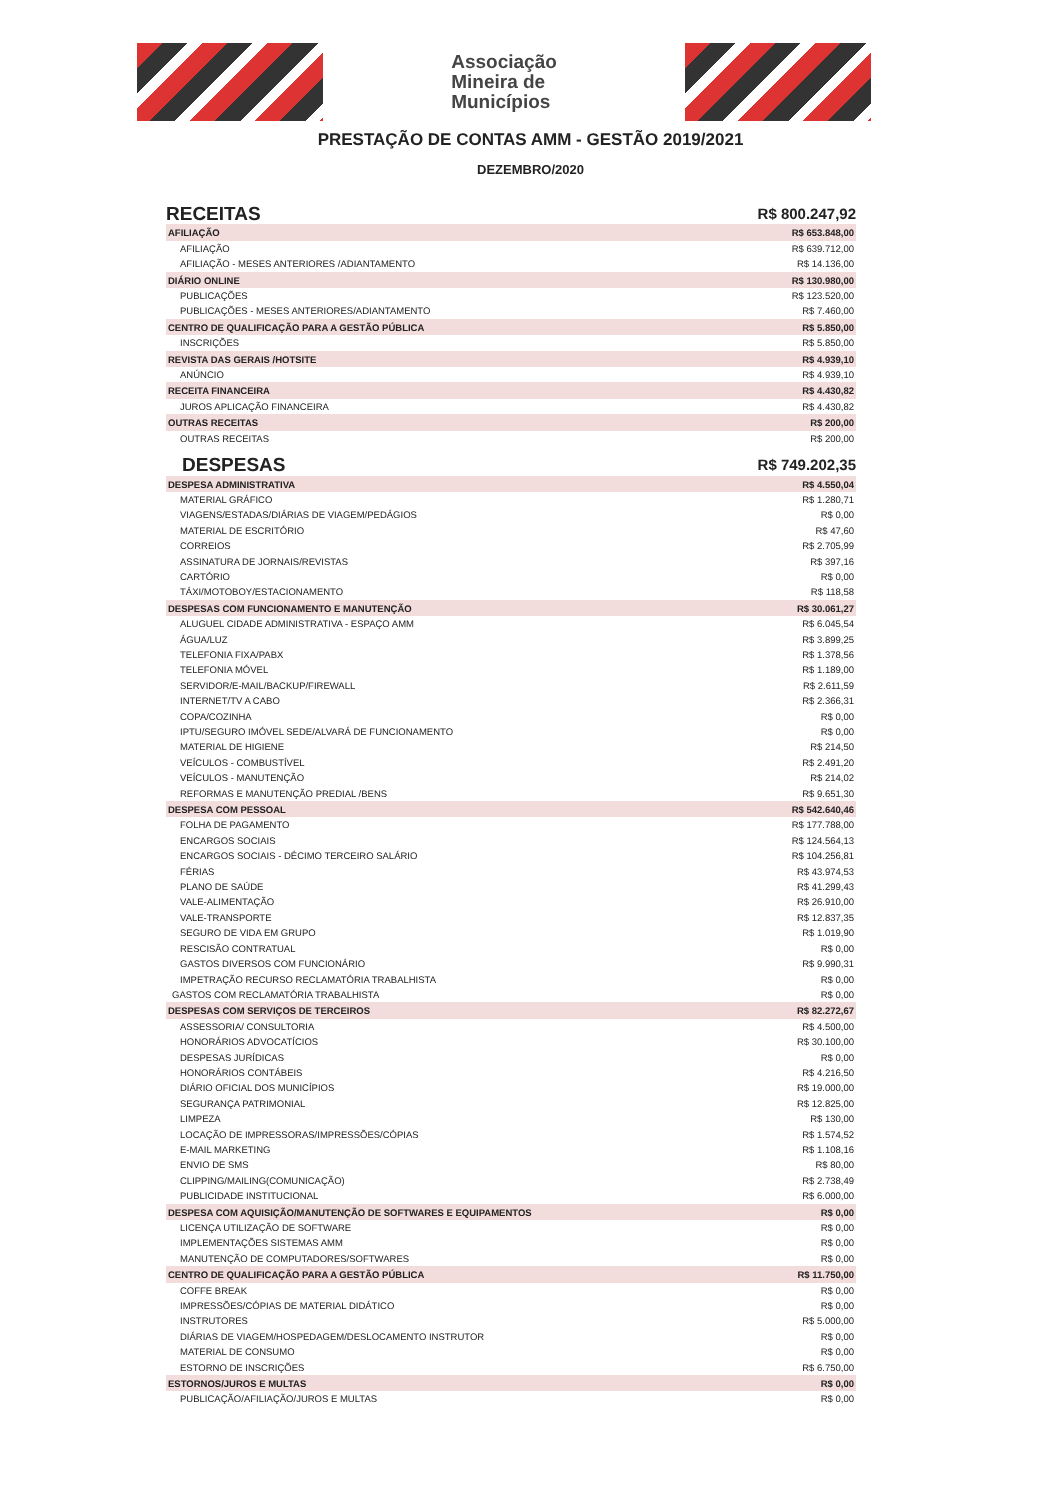Associação
Mineira de
Municípios
PRESTAÇÃO DE CONTAS AMM - GESTÃO 2019/2021
DEZEMBRO/2020
| RECEITAS | R$ 800.247,92 |
| AFILIAÇÃO | R$ 653.848,00 |
| AFILIAÇÃO | R$ 639.712,00 |
| AFILIAÇÃO - MESES ANTERIORES /ADIANTAMENTO | R$ 14.136,00 |
| DIÁRIO ONLINE | R$ 130.980,00 |
| PUBLICAÇÕES | R$ 123.520,00 |
| PUBLICAÇÕES - MESES ANTERIORES/ADIANTAMENTO | R$ 7.460,00 |
| CENTRO DE QUALIFICAÇÃO PARA A GESTÃO PÚBLICA | R$ 5.850,00 |
| INSCRIÇÕES | R$ 5.850,00 |
| REVISTA DAS GERAIS /HOTSITE | R$ 4.939,10 |
| ANÚNCIO | R$ 4.939,10 |
| RECEITA FINANCEIRA | R$ 4.430,82 |
| JUROS APLICAÇÃO FINANCEIRA | R$ 4.430,82 |
| OUTRAS RECEITAS | R$ 200,00 |
| OUTRAS RECEITAS | R$ 200,00 |
| DESPESAS | R$ 749.202,35 |
| DESPESA ADMINISTRATIVA | R$ 4.550,04 |
| MATERIAL GRÁFICO | R$ 1.280,71 |
| VIAGENS/ESTADAS/DIÁRIAS DE VIAGEM/PEDÁGIOS | R$ 0,00 |
| MATERIAL DE ESCRITÓRIO | R$ 47,60 |
| CORREIOS | R$ 2.705,99 |
| ASSINATURA DE JORNAIS/REVISTAS | R$ 397,16 |
| CARTÓRIO | R$ 0,00 |
| TÁXI/MOTOBOY/ESTACIONAMENTO | R$ 118,58 |
| DESPESAS COM FUNCIONAMENTO E MANUTENÇÃO | R$ 30.061,27 |
| ALUGUEL CIDADE ADMINISTRATIVA - ESPAÇO AMM | R$ 6.045,54 |
| ÁGUA/LUZ | R$ 3.899,25 |
| TELEFONIA FIXA/PABX | R$ 1.378,56 |
| TELEFONIA MÓVEL | R$ 1.189,00 |
| SERVIDOR/E-MAIL/BACKUP/FIREWALL | R$ 2.611,59 |
| INTERNET/TV A CABO | R$ 2.366,31 |
| COPA/COZINHA | R$ 0,00 |
| IPTU/SEGURO IMÓVEL SEDE/ALVARÁ DE FUNCIONAMENTO | R$ 0,00 |
| MATERIAL DE HIGIENE | R$ 214,50 |
| VEÍCULOS - COMBUSTÍVEL | R$ 2.491,20 |
| VEÍCULOS - MANUTENÇÃO | R$ 214,02 |
| REFORMAS E MANUTENÇÃO PREDIAL /BENS | R$ 9.651,30 |
| DESPESA COM PESSOAL | R$ 542.640,46 |
| FOLHA DE PAGAMENTO | R$ 177.788,00 |
| ENCARGOS SOCIAIS | R$ 124.564,13 |
| ENCARGOS SOCIAIS - DÉCIMO TERCEIRO SALÁRIO | R$ 104.256,81 |
| FÉRIAS | R$ 43.974,53 |
| PLANO DE SAÚDE | R$ 41.299,43 |
| VALE-ALIMENTAÇÃO | R$ 26.910,00 |
| VALE-TRANSPORTE | R$ 12.837,35 |
| SEGURO DE VIDA EM GRUPO | R$ 1.019,90 |
| RESCISÃO CONTRATUAL | R$ 0,00 |
| GASTOS DIVERSOS COM FUNCIONÁRIO | R$ 9.990,31 |
| IMPETRAÇÃO RECURSO RECLAMATÓRIA TRABALHISTA | R$ 0,00 |
| GASTOS COM RECLAMATÓRIA TRABALHISTA | R$ 0,00 |
| DESPESAS COM SERVIÇOS DE TERCEIROS | R$ 82.272,67 |
| ASSESSORIA/ CONSULTORIA | R$ 4.500,00 |
| HONORÁRIOS ADVOCATÍCIOS | R$ 30.100,00 |
| DESPESAS JURÍDICAS | R$ 0,00 |
| HONORÁRIOS CONTÁBEIS | R$ 4.216,50 |
| DIÁRIO OFICIAL DOS MUNICÍPIOS | R$ 19.000,00 |
| SEGURANÇA PATRIMONIAL | R$ 12.825,00 |
| LIMPEZA | R$ 130,00 |
| LOCAÇÃO DE IMPRESSORAS/IMPRESSÕES/CÓPIAS | R$ 1.574,52 |
| E-MAIL MARKETING | R$ 1.108,16 |
| ENVIO DE SMS | R$ 80,00 |
| CLIPPING/MAILING(COMUNICAÇÃO) | R$ 2.738,49 |
| PUBLICIDADE INSTITUCIONAL | R$ 6.000,00 |
| DESPESA COM AQUISIÇÃO/MANUTENÇÃO DE SOFTWARES E EQUIPAMENTOS | R$ 0,00 |
| LICENÇA UTILIZAÇÃO DE SOFTWARE | R$ 0,00 |
| IMPLEMENTAÇÕES SISTEMAS AMM | R$ 0,00 |
| MANUTENÇÃO DE COMPUTADORES/SOFTWARES | R$ 0,00 |
| CENTRO DE QUALIFICAÇÃO PARA A GESTÃO PÚBLICA | R$ 11.750,00 |
| COFFE BREAK | R$ 0,00 |
| IMPRESSÕES/CÓPIAS DE MATERIAL DIDÁTICO | R$ 0,00 |
| INSTRUTORES | R$ 5.000,00 |
| DIÁRIAS DE VIAGEM/HOSPEDAGEM/DESLOCAMENTO INSTRUTOR | R$ 0,00 |
| MATERIAL DE CONSUMO | R$ 0,00 |
| ESTORNO DE INSCRIÇÕES | R$ 6.750,00 |
| ESTORNOS/JUROS E MULTAS | R$ 0,00 |
| PUBLICAÇÃO/AFILIAÇÃO/JUROS E MULTAS | R$ 0,00 |